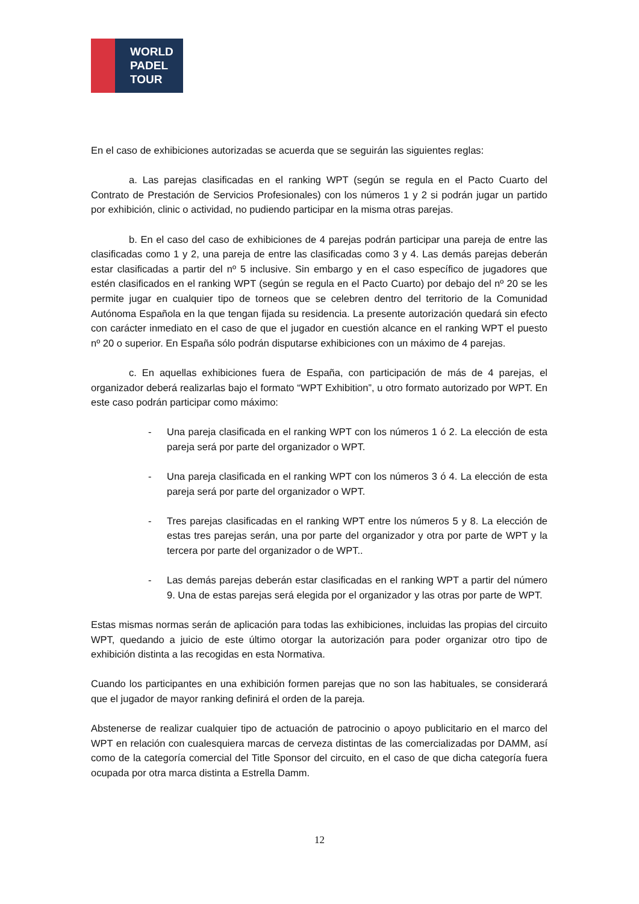WORLD
PADEL
TOUR
En el caso de exhibiciones autorizadas se acuerda que se seguirán las siguientes reglas:
a. Las parejas clasificadas en el ranking WPT (según se regula en el Pacto Cuarto del Contrato de Prestación de Servicios Profesionales) con los números 1 y 2 si podrán jugar un partido por exhibición, clinic o actividad, no pudiendo participar en la misma otras parejas.
b. En el caso del caso de exhibiciones de 4 parejas podrán participar una pareja de entre las clasificadas como 1 y 2, una pareja de entre las clasificadas como 3 y 4. Las demás parejas deberán estar clasificadas a partir del nº 5 inclusive. Sin embargo y en el caso específico de jugadores que estén clasificados en el ranking WPT (según se regula en el Pacto Cuarto) por debajo del nº 20 se les permite jugar en cualquier tipo de torneos que se celebren dentro del territorio de la Comunidad Autónoma Española en la que tengan fijada su residencia. La presente autorización quedará sin efecto con carácter inmediato en el caso de que el jugador en cuestión alcance en el ranking WPT el puesto nº 20 o superior. En España sólo podrán disputarse exhibiciones con un máximo de 4 parejas.
c. En aquellas exhibiciones fuera de España, con participación de más de 4 parejas, el organizador deberá realizarlas bajo el formato “WPT Exhibition”, u otro formato autorizado por WPT. En este caso podrán participar como máximo:
- Una pareja clasificada en el ranking WPT con los números 1 ó 2. La elección de esta pareja será por parte del organizador o WPT.
- Una pareja clasificada en el ranking WPT con los números 3 ó 4. La elección de esta pareja será por parte del organizador o WPT.
- Tres parejas clasificadas en el ranking WPT entre los números 5 y 8. La elección de estas tres parejas serán, una por parte del organizador y otra por parte de WPT y la tercera por parte del organizador o de WPT..
- Las demás parejas deberán estar clasificadas en el ranking WPT a partir del número 9. Una de estas parejas será elegida por el organizador y las otras por parte de WPT.
Estas mismas normas serán de aplicación para todas las exhibiciones, incluidas las propias del circuito WPT, quedando a juicio de este último otorgar la autorización para poder organizar otro tipo de exhibición distinta a las recogidas en esta Normativa.
Cuando los participantes en una exhibición formen parejas que no son las habituales, se considerará que el jugador de mayor ranking definirá el orden de la pareja.
Abstenerse de realizar cualquier tipo de actuación de patrocinio o apoyo publicitario en el marco del WPT en relación con cualesquiera marcas de cerveza distintas de las comercializadas por DAMM, así como de la categoría comercial del Title Sponsor del circuito, en el caso de que dicha categoría fuera ocupada por otra marca distinta a Estrella Damm.
12